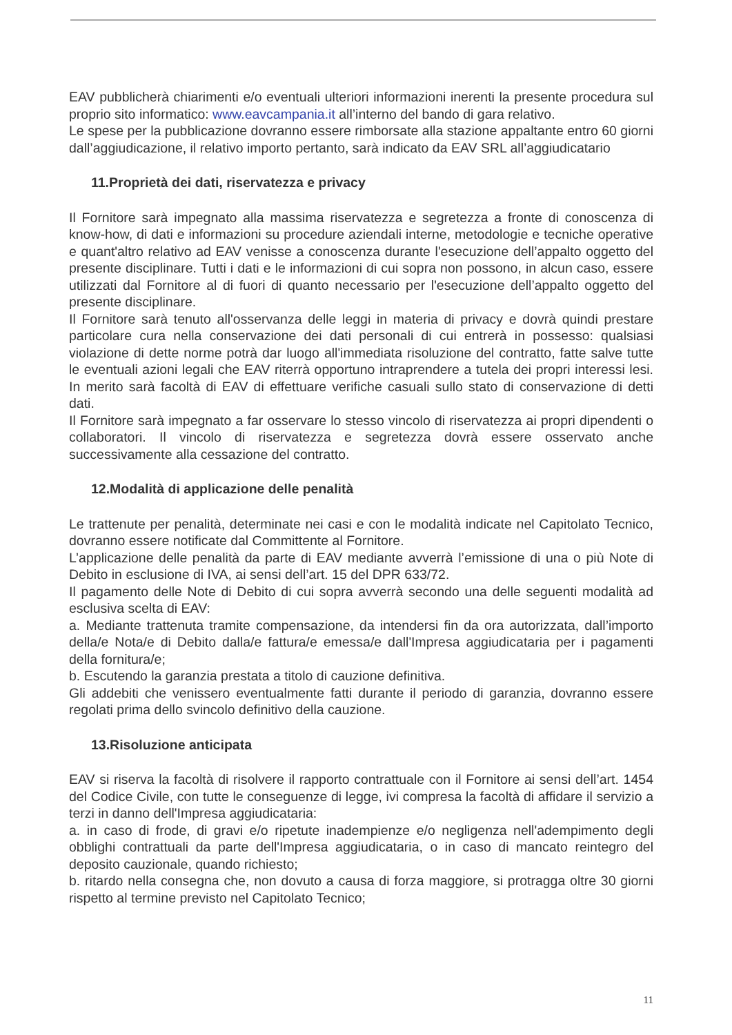EAV pubblicherà chiarimenti e/o eventuali ulteriori informazioni inerenti la presente procedura sul proprio sito informatico: www.eavcampania.it all’interno del bando di gara relativo.
Le spese per la pubblicazione dovranno essere rimborsate alla stazione appaltante entro 60 giorni dall’aggiudicazione, il relativo importo pertanto, sarà indicato da EAV SRL all’aggiudicatario
11.Proprietà dei dati, riservatezza e privacy
Il Fornitore sarà impegnato alla massima riservatezza e segretezza a fronte di conoscenza di know-how, di dati e informazioni su procedure aziendali interne, metodologie e tecniche operative e quant'altro relativo ad EAV venisse a conoscenza durante l'esecuzione dell’appalto oggetto del presente disciplinare. Tutti i dati e le informazioni di cui sopra non possono, in alcun caso, essere utilizzati dal Fornitore al di fuori di quanto necessario per l'esecuzione dell’appalto oggetto del presente disciplinare.
Il Fornitore sarà tenuto all'osservanza delle leggi in materia di privacy e dovrà quindi prestare particolare cura nella conservazione dei dati personali di cui entrerà in possesso: qualsiasi violazione di dette norme potrà dar luogo all'immediata risoluzione del contratto, fatte salve tutte le eventuali azioni legali che EAV riterrà opportuno intraprendere a tutela dei propri interessi lesi. In merito sarà facoltà di EAV di effettuare verifiche casuali sullo stato di conservazione di detti dati.
Il Fornitore sarà impegnato a far osservare lo stesso vincolo di riservatezza ai propri dipendenti o collaboratori. Il vincolo di riservatezza e segretezza dovrà essere osservato anche successivamente alla cessazione del contratto.
12.Modalità di applicazione delle penalità
Le trattenute per penalità, determinate nei casi e con le modalità indicate nel Capitolato Tecnico, dovranno essere notificate dal Committente al Fornitore.
L’applicazione delle penalità da parte di EAV mediante avverrà l’emissione di una o più Note di Debito in esclusione di IVA, ai sensi dell’art. 15 del DPR 633/72.
Il pagamento delle Note di Debito di cui sopra avverrà secondo una delle seguenti modalità ad esclusiva scelta di EAV:
a. Mediante trattenuta tramite compensazione, da intendersi fin da ora autorizzata, dall’importo della/e Nota/e di Debito dalla/e fattura/e emessa/e dall'Impresa aggiudicataria per i pagamenti della fornitura/e;
b. Escutendo la garanzia prestata a titolo di cauzione definitiva.
Gli addebiti che venissero eventualmente fatti durante il periodo di garanzia, dovranno essere regolati prima dello svincolo definitivo della cauzione.
13.Risoluzione anticipata
EAV si riserva la facoltà di risolvere il rapporto contrattuale con il Fornitore ai sensi dell’art. 1454 del Codice Civile, con tutte le conseguenze di legge, ivi compresa la facoltà di affidare il servizio a terzi in danno dell'Impresa aggiudicataria:
a. in caso di frode, di gravi e/o ripetute inadempienze e/o negligenza nell'adempimento degli obblighi contrattuali da parte dell'Impresa aggiudicataria, o in caso di mancato reintegro del deposito cauzionale, quando richiesto;
b. ritardo nella consegna che, non dovuto a causa di forza maggiore, si protragga oltre 30 giorni rispetto al termine previsto nel Capitolato Tecnico;
11